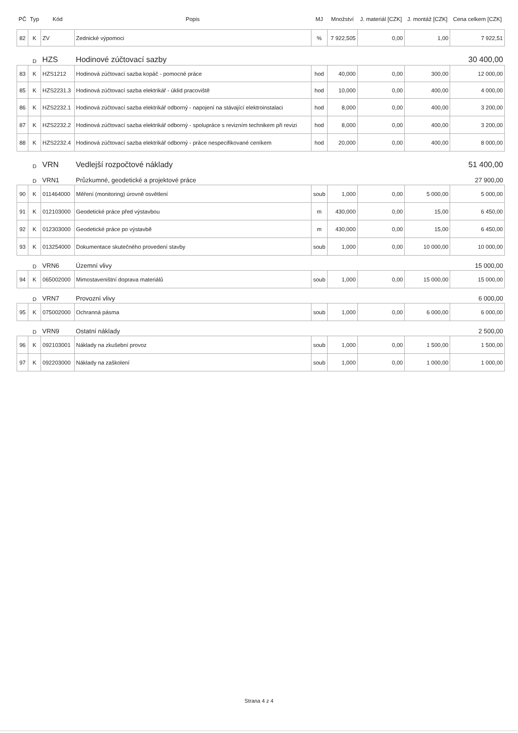| PČ | Typ | Kód | Popis | MJ | Množství | J. materiál [CZK] | J. montáž [CZK] | Cena celkem [CZK] |
| --- | --- | --- | --- | --- | --- | --- | --- | --- |
| 82 | K | ZV | Zednické výpomoci | % | 7 922,505 | 0,00 | 1,00 | 7 922,51 |
| | D | HZS | Hodinové zúčtovací sazby | | | | | 30 400,00 |
| 83 | K | HZS1212 | Hodinová zúčtovací sazba kopáč - pomocné práce | hod | 40,000 | 0,00 | 300,00 | 12 000,00 |
| 85 | K | HZS2231.3 | Hodinová zúčtovací sazba elektrikář - úklid pracoviště | hod | 10,000 | 0,00 | 400,00 | 4 000,00 |
| 86 | K | HZS2232.1 | Hodinová zúčtovací sazba elektrikář odborný - napojení na stávající elektroinstalaci | hod | 8,000 | 0,00 | 400,00 | 3 200,00 |
| 87 | K | HZS2232.2 | Hodinová zúčtovací sazba elektrikář odborný - spolupráce s revizním technikem při revizi | hod | 8,000 | 0,00 | 400,00 | 3 200,00 |
| 88 | K | HZS2232.4 | Hodinová zúčtovací sazba elektrikář odborný - práce nespecifikované ceníkem | hod | 20,000 | 0,00 | 400,00 | 8 000,00 |
| | D | VRN | Vedlejší rozpočtové náklady | | | | | 51 400,00 |
| | D | VRN1 | Průzkumné, geodetické a projektové práce | | | | | 27 900,00 |
| 90 | K | 011464000 | Měření (monitoring) úrovně osvětlení | soub | 1,000 | 0,00 | 5 000,00 | 5 000,00 |
| 91 | K | 012103000 | Geodetické práce před výstavbou | m | 430,000 | 0,00 | 15,00 | 6 450,00 |
| 92 | K | 012303000 | Geodetické práce po výstavbě | m | 430,000 | 0,00 | 15,00 | 6 450,00 |
| 93 | K | 013254000 | Dokumentace skutečného provedení stavby | soub | 1,000 | 0,00 | 10 000,00 | 10 000,00 |
| | D | VRN6 | Územní vlivy | | | | | 15 000,00 |
| 94 | K | 065002000 | Mimostaveništní doprava materiálů | soub | 1,000 | 0,00 | 15 000,00 | 15 000,00 |
| | D | VRN7 | Provozní vlivy | | | | | 6 000,00 |
| 95 | K | 075002000 | Ochranná pásma | soub | 1,000 | 0,00 | 6 000,00 | 6 000,00 |
| | D | VRN9 | Ostatní náklady | | | | | 2 500,00 |
| 96 | K | 092103001 | Náklady na zkušební provoz | soub | 1,000 | 0,00 | 1 500,00 | 1 500,00 |
| 97 | K | 092203000 | Náklady na zaškolení | soub | 1,000 | 0,00 | 1 000,00 | 1 000,00 |
Strana 4 z 4